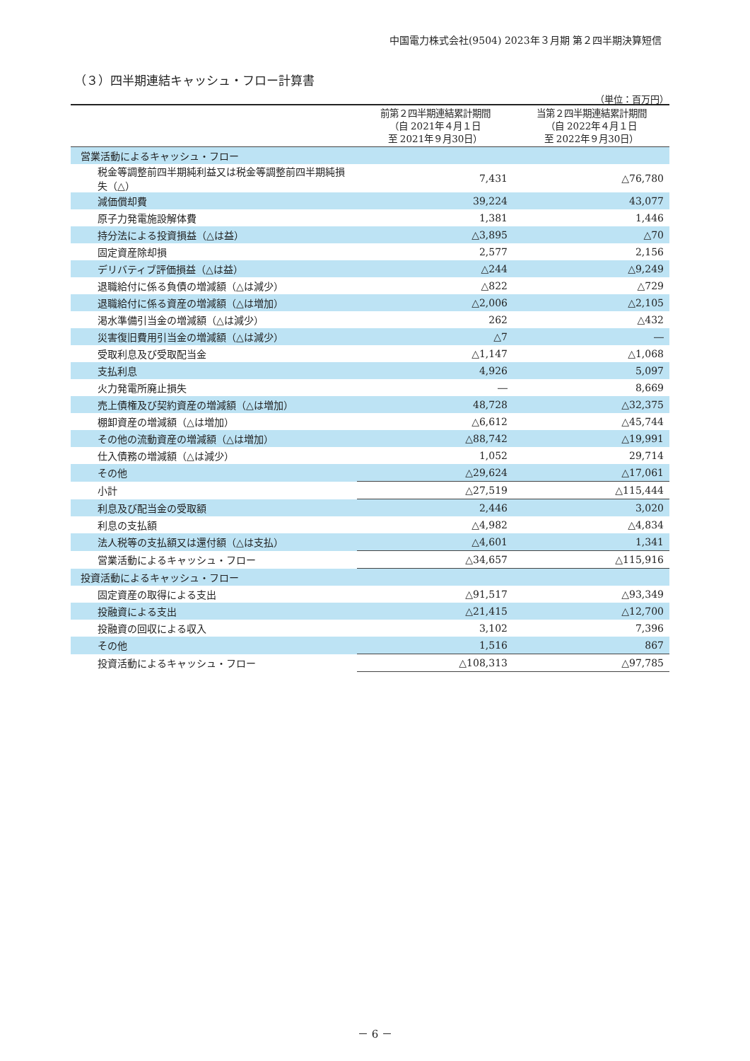中国電力株式会社(9504) 2023年３月期 第２四半期決算短信
（３）四半期連結キャッシュ・フロー計算書
（単位：百万円）
| | 前第２四半期連結累計期間 （自 2021年４月１日 至 2021年９月30日） | 当第２四半期連結累計期間 （自 2022年４月１日 至 2022年９月30日） |
| --- | --- | --- |
| 営業活動によるキャッシュ・フロー | | |
| 税金等調整前四半期純利益又は税金等調整前四半期純損失（△） | 7,431 | △76,780 |
| 減価償却費 | 39,224 | 43,077 |
| 原子力発電施設解体費 | 1,381 | 1,446 |
| 持分法による投資損益（△は益） | △3,895 | △70 |
| 固定資産除却損 | 2,577 | 2,156 |
| デリバティブ評価損益（△は益） | △244 | △9,249 |
| 退職給付に係る負債の増減額（△は減少） | △822 | △729 |
| 退職給付に係る資産の増減額（△は増加） | △2,006 | △2,105 |
| 渇水準備引当金の増減額（△は減少） | 262 | △432 |
| 災害復旧費用引当金の増減額（△は減少） | △7 | ― |
| 受取利息及び受取配当金 | △1,147 | △1,068 |
| 支払利息 | 4,926 | 5,097 |
| 火力発電所廃止損失 | ― | 8,669 |
| 売上債権及び契約資産の増減額（△は増加） | 48,728 | △32,375 |
| 棚卸資産の増減額（△は増加） | △6,612 | △45,744 |
| その他の流動資産の増減額（△は増加） | △88,742 | △19,991 |
| 仕入債務の増減額（△は減少） | 1,052 | 29,714 |
| その他 | △29,624 | △17,061 |
| 小計 | △27,519 | △115,444 |
| 利息及び配当金の受取額 | 2,446 | 3,020 |
| 利息の支払額 | △4,982 | △4,834 |
| 法人税等の支払額又は還付額（△は支払） | △4,601 | 1,341 |
| 営業活動によるキャッシュ・フロー | △34,657 | △115,916 |
| 投資活動によるキャッシュ・フロー | | |
| 固定資産の取得による支出 | △91,517 | △93,349 |
| 投融資による支出 | △21,415 | △12,700 |
| 投融資の回収による収入 | 3,102 | 7,396 |
| その他 | 1,516 | 867 |
| 投資活動によるキャッシュ・フロー | △108,313 | △97,785 |
－ 6 －